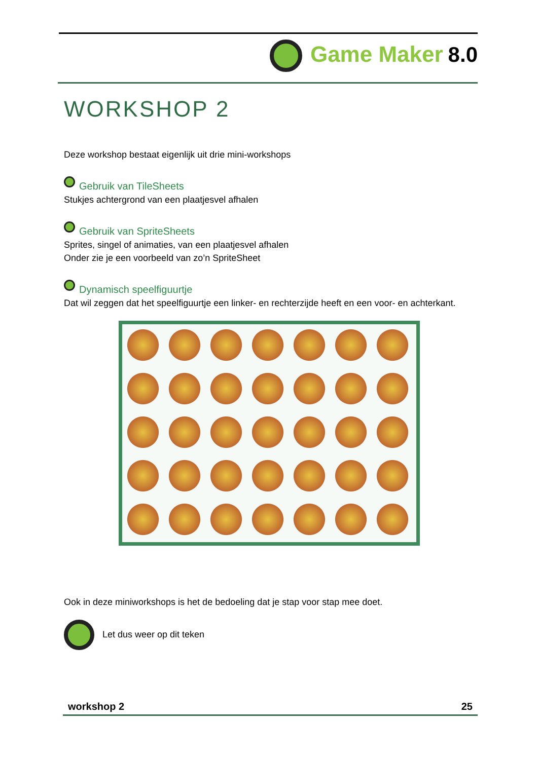Game Maker 8.0
WORKSHOP 2
Deze workshop bestaat eigenlijk uit drie mini-workshops
Gebruik van TileSheets
Stukjes achtergrond van een plaatjesvel afhalen
Gebruik van SpriteSheets
Sprites, singel of animaties, van een plaatjesvel afhalen
Onder zie je een voorbeeld van zo’n SpriteSheet
Dynamisch speelfiguurtje
Dat wil zeggen dat het speelfiguurtje een linker- en rechterzijde heeft en een voor- en achterkant.
Ook in deze miniworkshops is het de bedoeling dat je stap voor stap mee doet.
Let dus weer op dit teken
workshop 2 25